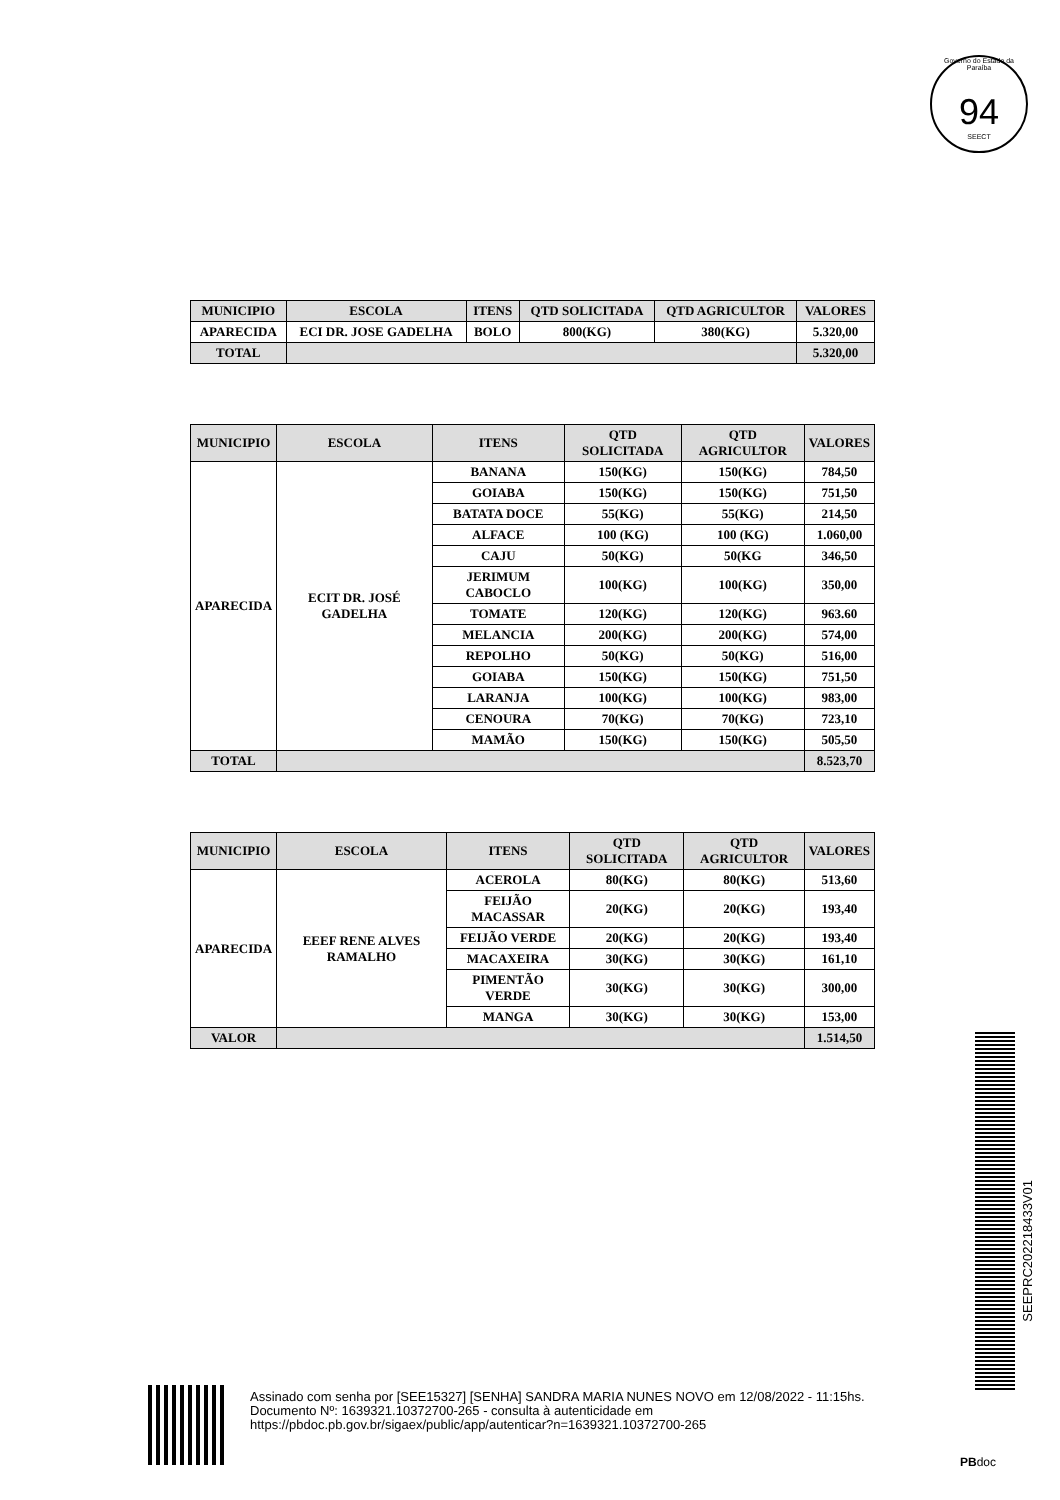Governo do Estado da Paraíba
94
SEECT
| MUNICIPIO | ESCOLA | ITENS | QTD SOLICITADA | QTD AGRICULTOR | VALORES |
| --- | --- | --- | --- | --- | --- |
| APARECIDA | ECI DR. JOSE GADELHA | BOLO | 800(KG) | 380(KG) | 5.320,00 |
| TOTAL | | | | | 5.320,00 |
| MUNICIPIO | ESCOLA | ITENS | QTD SOLICITADA | QTD AGRICULTOR | VALORES |
| --- | --- | --- | --- | --- | --- |
| APARECIDA | ECIT DR. JOSÉ GADELHA | BANANA | 150(KG) | 150(KG) | 784,50 |
| | | GOIABA | 150(KG) | 150(KG) | 751,50 |
| | | BATATA DOCE | 55(KG) | 55(KG) | 214,50 |
| | | ALFACE | 100 (KG) | 100 (KG) | 1.060,00 |
| | | CAJU | 50(KG) | 50(KG | 346,50 |
| | | JERIMUM CABOCLO | 100(KG) | 100(KG) | 350,00 |
| | | TOMATE | 120(KG) | 120(KG) | 963.60 |
| | | MELANCIA | 200(KG) | 200(KG) | 574,00 |
| | | REPOLHO | 50(KG) | 50(KG) | 516,00 |
| | | GOIABA | 150(KG) | 150(KG) | 751,50 |
| | | LARANJA | 100(KG) | 100(KG) | 983,00 |
| | | CENOURA | 70(KG) | 70(KG) | 723,10 |
| | | MAMÃO | 150(KG) | 150(KG) | 505,50 |
| TOTAL | | | | | 8.523,70 |
| MUNICIPIO | ESCOLA | ITENS | QTD SOLICITADA | QTD AGRICULTOR | VALORES |
| --- | --- | --- | --- | --- | --- |
| APARECIDA | EEEF RENE ALVES RAMALHO | ACEROLA | 80(KG) | 80(KG) | 513,60 |
| | | FEIJÃO MACASSAR | 20(KG) | 20(KG) | 193,40 |
| | | FEIJÃO VERDE | 20(KG) | 20(KG) | 193,40 |
| | | MACAXEIRA | 30(KG) | 30(KG) | 161,10 |
| | | PIMENTÃO VERDE | 30(KG) | 30(KG) | 300,00 |
| | | MANGA | 30(KG) | 30(KG) | 153,00 |
| VALOR | | | | | 1.514,50 |
SEEPRC202218433V01
Assinado com senha por [SEE15327] [SENHA] SANDRA MARIA NUNES NOVO em 12/08/2022 - 11:15hs.
Documento Nº: 1639321.10372700-265 - consulta à autenticidade em
https://pbdoc.pb.gov.br/sigaex/public/app/autenticar?n=1639321.10372700-265
PBdoc